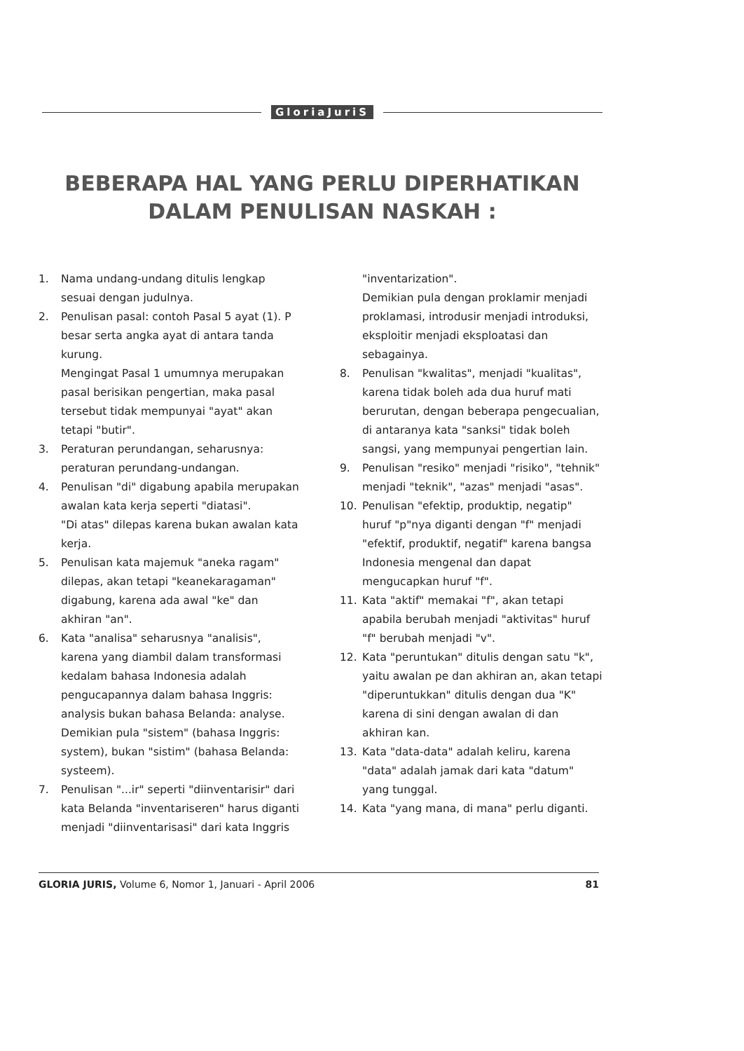GloriaJuriS
BEBERAPA HAL YANG PERLU DIPERHATIKAN
DALAM PENULISAN NASKAH :
1. Nama undang-undang ditulis lengkap sesuai dengan judulnya.
2. Penulisan pasal: contoh Pasal 5 ayat (1). P besar serta angka ayat di antara tanda kurung.
Mengingat Pasal 1 umumnya merupakan pasal berisikan pengertian, maka pasal tersebut tidak mempunyai "ayat" akan tetapi "butir".
3. Peraturan perundangan, seharusnya: peraturan perundang-undangan.
4. Penulisan "di" digabung apabila merupakan awalan kata kerja seperti "diatasi".
"Di atas" dilepas karena bukan awalan kata kerja.
5. Penulisan kata majemuk "aneka ragam" dilepas, akan tetapi "keanekaragaman" digabung, karena ada awal "ke" dan akhiran "an".
6. Kata "analisa" seharusnya "analisis", karena yang diambil dalam transformasi kedalam bahasa Indonesia adalah pengucapannya dalam bahasa Inggris: analysis bukan bahasa Belanda: analyse.
Demikian pula "sistem" (bahasa Inggris: system), bukan "sistim" (bahasa Belanda: systeem).
7. Penulisan "...ir" seperti "diinventarisir" dari kata Belanda "inventariseren" harus diganti menjadi "diinventarisasi" dari kata Inggris
"inventarization".
Demikian pula dengan proklamir menjadi proklamasi, introdusir menjadi introduksi, eksploitir menjadi eksploatasi dan sebagainya.
8. Penulisan "kwalitas", menjadi "kualitas", karena tidak boleh ada dua huruf mati berurutan, dengan beberapa pengecualian, di antaranya kata "sanksi" tidak boleh sangsi, yang mempunyai pengertian lain.
9. Penulisan "resiko" menjadi "risiko", "tehnik" menjadi "teknik", "azas" menjadi "asas".
10. Penulisan "efektip, produktip, negatip" huruf "p"nya diganti dengan "f" menjadi "efektif, produktif, negatif" karena bangsa Indonesia mengenal dan dapat mengucapkan huruf "f".
11. Kata "aktif" memakai "f", akan tetapi apabila berubah menjadi "aktivitas" huruf "f" berubah menjadi "v".
12. Kata "peruntukan" ditulis dengan satu "k", yaitu awalan pe dan akhiran an, akan tetapi "diperuntukkan" ditulis dengan dua "K" karena di sini dengan awalan di dan akhiran kan.
13. Kata "data-data" adalah keliru, karena "data" adalah jamak dari kata "datum" yang tunggal.
14. Kata "yang mana, di mana" perlu diganti.
GLORIA JURIS, Volume 6, Nomor 1, Januari - April 2006 81